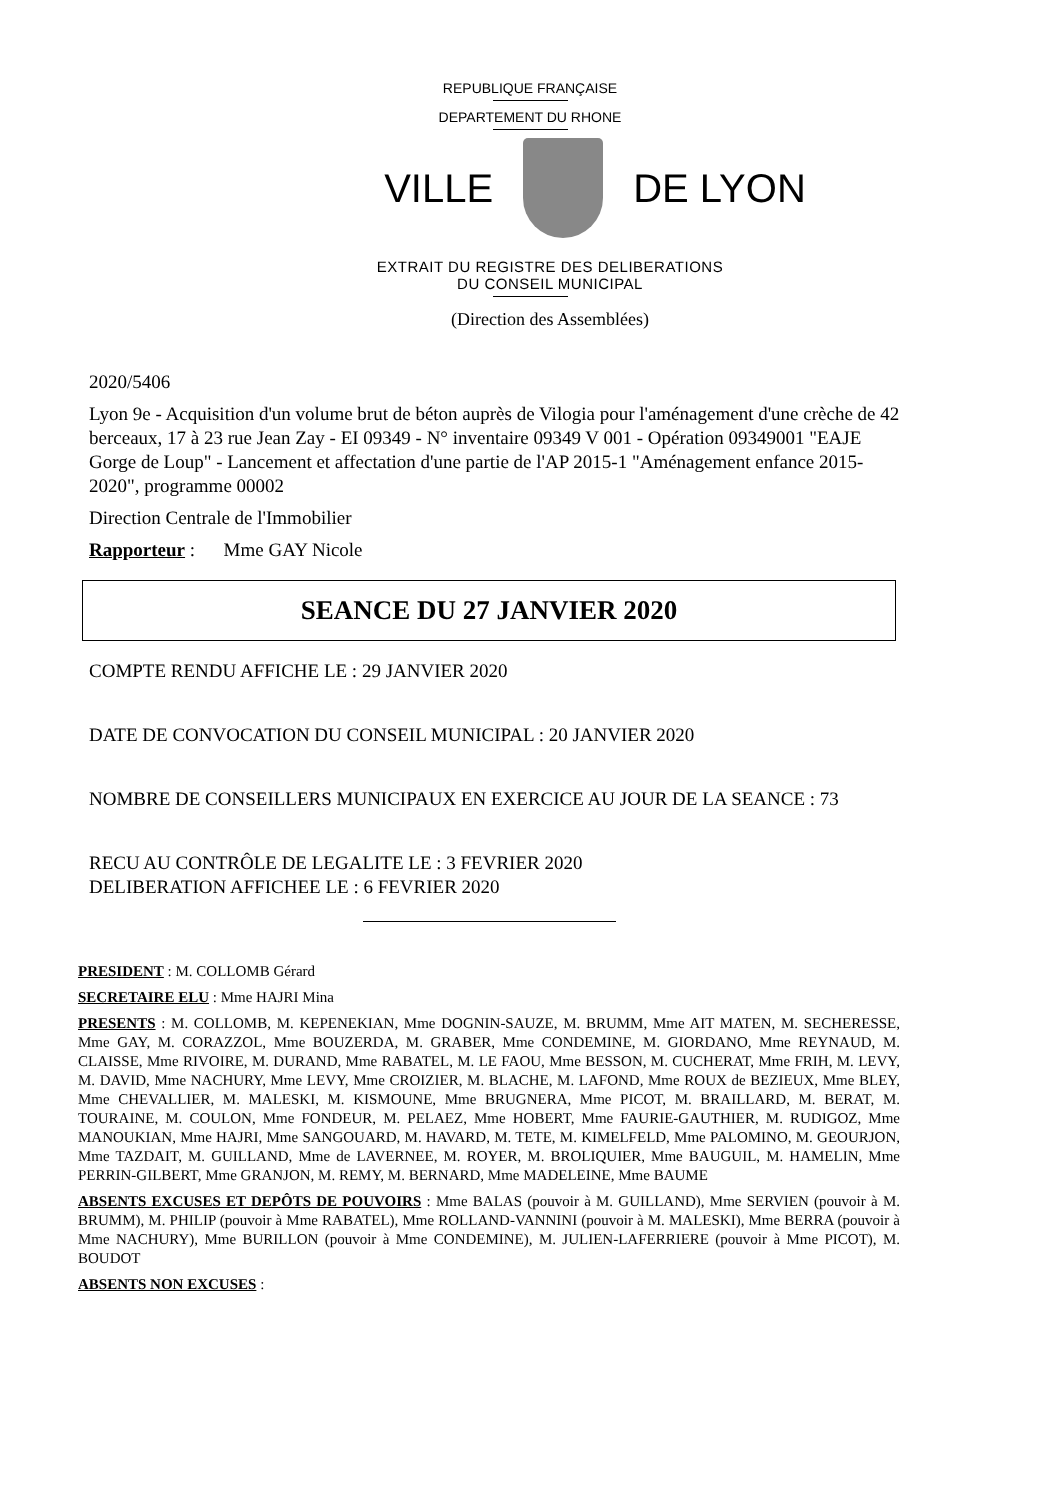REPUBLIQUE FRANÇAISE
DEPARTEMENT DU RHONE
VILLE DE LYON
EXTRAIT DU REGISTRE DES DELIBERATIONS
DU CONSEIL MUNICIPAL
(Direction des Assemblées)
2020/5406
Lyon 9e - Acquisition d'un volume brut de béton auprès de Vilogia pour l'aménagement d'une crèche de 42 berceaux, 17 à 23 rue Jean Zay - EI 09349 - N° inventaire 09349 V 001 - Opération 09349001 "EAJE Gorge de Loup" - Lancement et affectation d'une partie de l'AP 2015-1 "Aménagement enfance 2015-2020", programme 00002
Direction Centrale de l'Immobilier
Rapporteur : Mme GAY Nicole
SEANCE DU 27 JANVIER 2020
COMPTE RENDU AFFICHE LE : 29 JANVIER 2020
DATE DE CONVOCATION DU CONSEIL MUNICIPAL : 20 JANVIER 2020
NOMBRE DE CONSEILLERS MUNICIPAUX EN EXERCICE AU JOUR DE LA SEANCE : 73
RECU AU CONTRÔLE DE LEGALITE LE : 3 FEVRIER 2020
DELIBERATION AFFICHEE LE : 6 FEVRIER 2020
PRESIDENT : M. COLLOMB Gérard
SECRETAIRE ELU : Mme HAJRI Mina
PRESENTS : M. COLLOMB, M. KEPENEKIAN, Mme DOGNIN-SAUZE, M. BRUMM, Mme AIT MATEN, M. SECHERESSE, Mme GAY, M. CORAZZOL, Mme BOUZERDA, M. GRABER, Mme CONDEMINE, M. GIORDANO, Mme REYNAUD, M. CLAISSE, Mme RIVOIRE, M. DURAND, Mme RABATEL, M. LE FAOU, Mme BESSON, M. CUCHERAT, Mme FRIH, M. LEVY, M. DAVID, Mme NACHURY, Mme LEVY, Mme CROIZIER, M. BLACHE, M. LAFOND, Mme ROUX de BEZIEUX, Mme BLEY, Mme CHEVALLIER, M. MALESKI, M. KISMOUNE, Mme BRUGNERA, Mme PICOT, M. BRAILLARD, M. BERAT, M. TOURAINE, M. COULON, Mme FONDEUR, M. PELAEZ, Mme HOBERT, Mme FAURIE-GAUTHIER, M. RUDIGOZ, Mme MANOUKIAN, Mme HAJRI, Mme SANGOUARD, M. HAVARD, M. TETE, M. KIMELFELD, Mme PALOMINO, M. GEOURJON, Mme TAZDAIT, M. GUILLAND, Mme de LAVERNEE, M. ROYER, M. BROLIQUIER, Mme BAUGUIL, M. HAMELIN, Mme PERRIN-GILBERT, Mme GRANJON, M. REMY, M. BERNARD, Mme MADELEINE, Mme BAUME
ABSENTS EXCUSES ET DEPÔTS DE POUVOIRS : Mme BALAS (pouvoir à M. GUILLAND), Mme SERVIEN (pouvoir à M. BRUMM), M. PHILIP (pouvoir à Mme RABATEL), Mme ROLLAND-VANNINI (pouvoir à M. MALESKI), Mme BERRA (pouvoir à Mme NACHURY), Mme BURILLON (pouvoir à Mme CONDEMINE), M. JULIEN-LAFERRIERE (pouvoir à Mme PICOT), M. BOUDOT
ABSENTS NON EXCUSES :